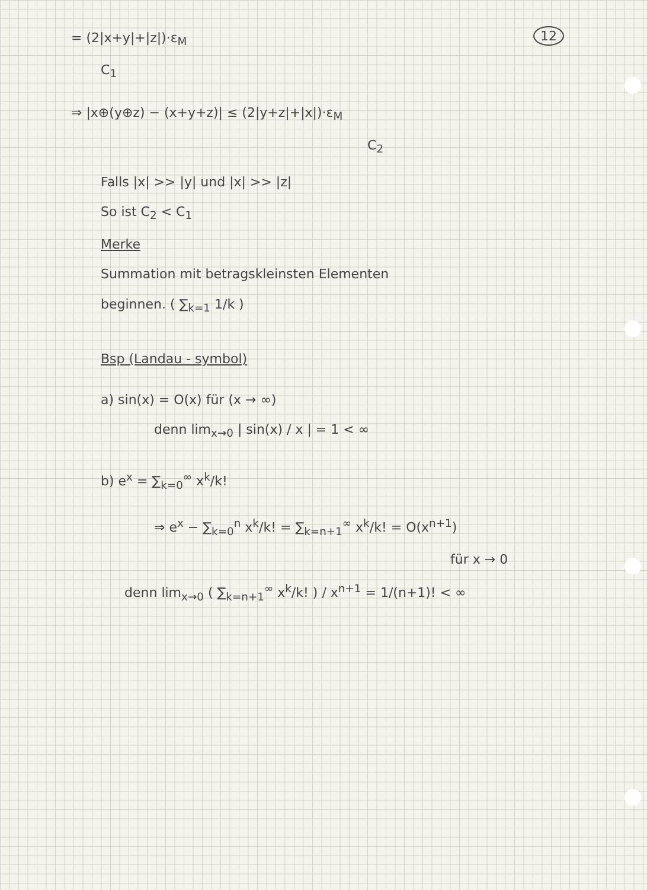12
= (2|x+y|+|z|)·ε<sub>M</sub>
C<sub>1</sub>
⇒ |x⊕(y⊕z) − (x+y+z)| ≤ (2|y+z|+|x|)·ε<sub>M</sub>
C<sub>2</sub>
Falls |x| >> |y| und |x| >> |z|
So ist C<sub>2</sub> < C<sub>1</sub>
Merke
Summation mit betragskleinsten Elementen
beginnen. ( ∑<sub>k=1</sub> 1/k )
Bsp (Landau - symbol)
a) sin(x) = O(x) für (x → ∞)
denn lim<sub>x→0</sub> | sin(x) / x | = 1 < ∞
b) e<sup>x</sup> = ∑<sub>k=0</sub><sup>∞</sup> x<sup>k</sup>/k!
⇒ e<sup>x</sup> − ∑<sub>k=0</sub><sup>n</sup> x<sup>k</sup>/k! = ∑<sub>k=n+1</sub><sup>∞</sup> x<sup>k</sup>/k! = O(x<sup>n+1</sup>)
für x → 0
denn lim<sub>x→0</sub> ( ∑<sub>k=n+1</sub><sup>∞</sup> x<sup>k</sup>/k! ) / x<sup>n+1</sup> = 1/(n+1)! < ∞